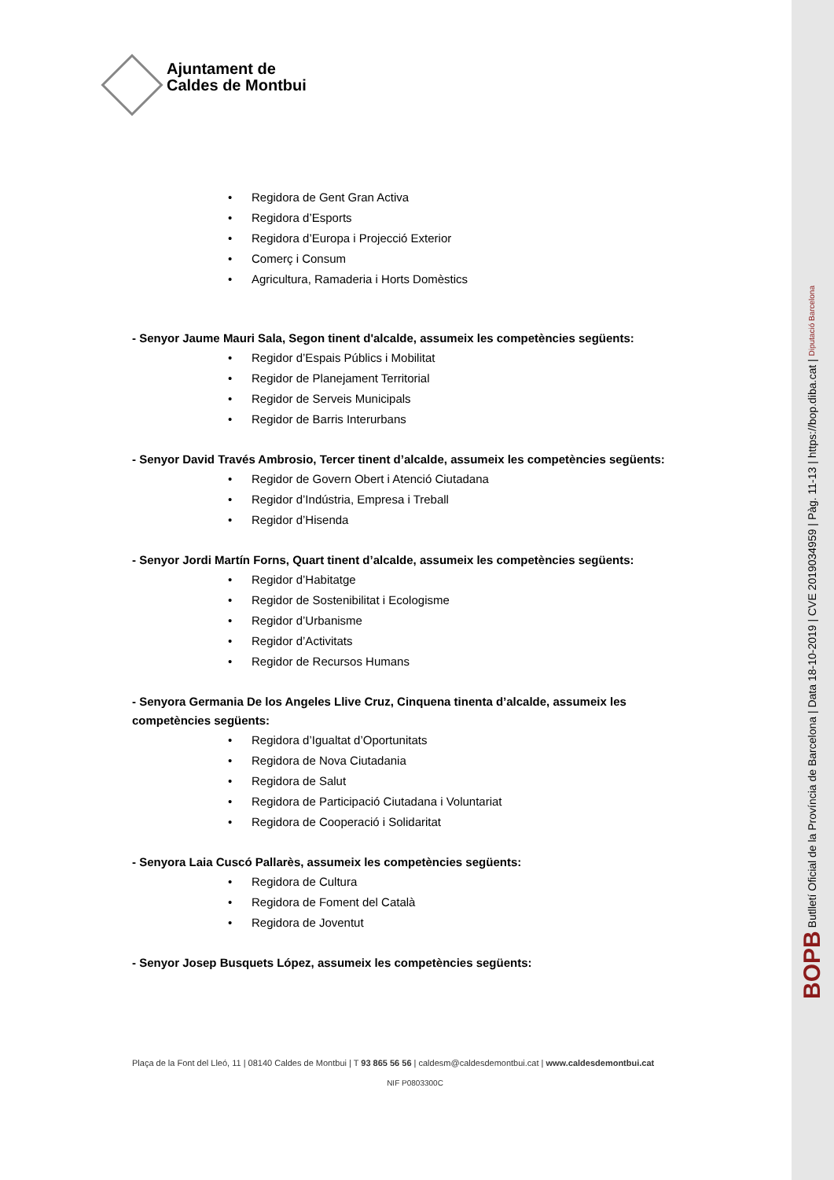Ajuntament de
Caldes de Montbui
• Regidora de Gent Gran Activa
• Regidora d’Esports
• Regidora d’Europa i Projecció Exterior
• Comerç i Consum
• Agricultura, Ramaderia i Horts Domèstics
- Senyor Jaume Mauri Sala, Segon tinent d'alcalde, assumeix les competències següents:
• Regidor d’Espais Públics i Mobilitat
• Regidor de Planejament Territorial
• Regidor de Serveis Municipals
• Regidor de Barris Interurbans
- Senyor David Través Ambrosio, Tercer tinent d’alcalde, assumeix les competències següents:
• Regidor de Govern Obert i Atenció Ciutadana
• Regidor d’Indústria, Empresa i Treball
• Regidor d’Hisenda
- Senyor Jordi Martín Forns, Quart tinent d’alcalde, assumeix les competències següents:
• Regidor d’Habitatge
• Regidor de Sostenibilitat i Ecologisme
• Regidor d’Urbanisme
• Regidor d’Activitats
• Regidor de Recursos Humans
- Senyora Germania De los Angeles Llive Cruz, Cinquena tinenta d’alcalde, assumeix les competències següents:
• Regidora d’Igualtat d’Oportunitats
• Regidora de Nova Ciutadania
• Regidora de Salut
• Regidora de Participació Ciutadana i Voluntariat
• Regidora de Cooperació i Solidaritat
- Senyora Laia Cuscó Pallarès, assumeix les competències següents:
• Regidora de Cultura
• Regidora de Foment del Català
• Regidora de Joventut
- Senyor Josep Busquets López, assumeix les competències següents:
Plaça de la Font del Lleó, 11 | 08140 Caldes de Montbui | T 93 865 56 56 | caldesm@caldesdemontbui.cat | www.caldesdemontbui.cat
NIF P0803300C
BOPB Butlletí Oficial de la Província de Barcelona | Data 18-10-2019 | CVE 2019034959 | Pàg. 11-13 | https://bop.diba.cat | Diputació Barcelona